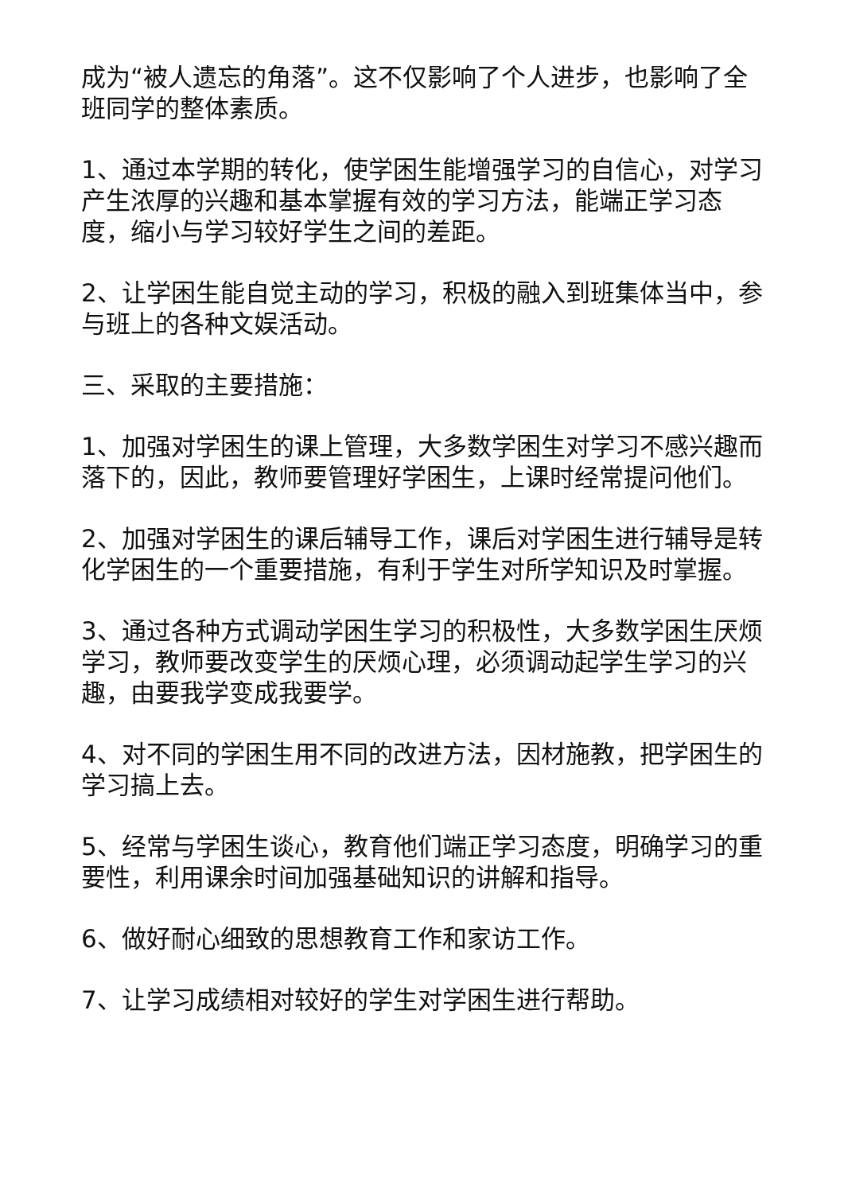成为“被人遗忘的角落”。这不仅影响了个人进步，也影响了全班同学的整体素质。
1、通过本学期的转化，使学困生能增强学习的自信心，对学习产生浓厚的兴趣和基本掌握有效的学习方法，能端正学习态度，缩小与学习较好学生之间的差距。
2、让学困生能自觉主动的学习，积极的融入到班集体当中，参与班上的各种文娱活动。
三、采取的主要措施：
1、加强对学困生的课上管理，大多数学困生对学习不感兴趣而落下的，因此，教师要管理好学困生，上课时经常提问他们。
2、加强对学困生的课后辅导工作，课后对学困生进行辅导是转化学困生的一个重要措施，有利于学生对所学知识及时掌握。
3、通过各种方式调动学困生学习的积极性，大多数学困生厌烦学习，教师要改变学生的厌烦心理，必须调动起学生学习的兴趣，由要我学变成我要学。
4、对不同的学困生用不同的改进方法，因材施教，把学困生的学习搞上去。
5、经常与学困生谈心，教育他们端正学习态度，明确学习的重要性，利用课余时间加强基础知识的讲解和指导。
6、做好耐心细致的思想教育工作和家访工作。
7、让学习成绩相对较好的学生对学困生进行帮助。